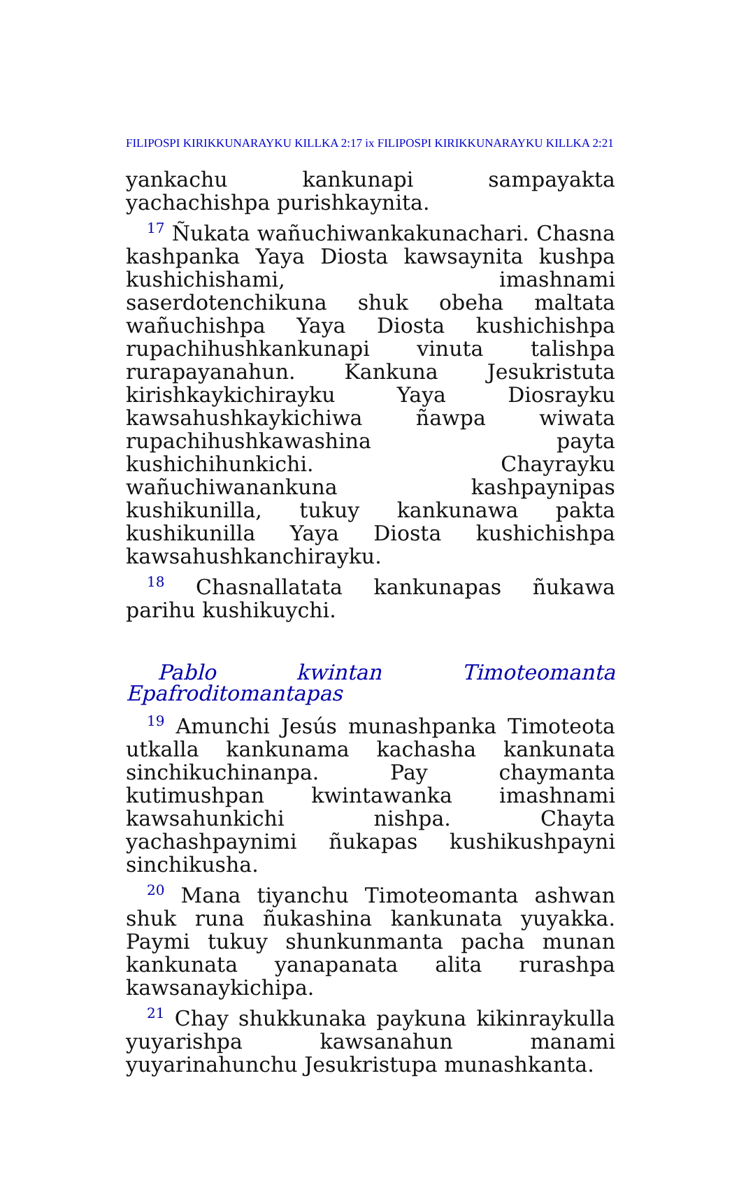FILIPOSPI KIRIKKUNARAYKU KILLKA 2:17 ix FILIPOSPI KIRIKKUNARAYKU KILLKA 2:21
yankachu kankunapi sampayakta yachachishpa purishkaynita.
<sup>17</sup> Ñukata wañuchiwankakunachari. Chasna kashpanka Yaya Diosta kawsaynita kushpa kushichishami, imashnami saserdotenchikuna shuk obeha maltata wañuchishpa Yaya Diosta kushichishpa rupachihushkankunapi vinuta talishpa rurapayanahun. Kankuna Jesukristuta kirishkaykichirayku Yaya Diosrayku kawsahushkaykichiwa ñawpa wiwata rupachihushkawashina payta kushichihunkichi. Chayrayku wañuchiwanankuna kashpaynipas kushikunilla, tukuy kankunawa pakta kushikunilla Yaya Diosta kushichishpa kawsahushkanchirayku.
<sup>18</sup> Chasnallatata kankunapas ñukawa parihu kushikuychi.
Pablo kwintan Timoteomanta Epafroditomantapas
<sup>19</sup> Amunchi Jesús munashpanka Timoteota utkalla kankunama kachasha kankunata sinchikuchinanpa. Pay chaymanta kutimushpan kwintawanka imashnami kawsahunkichi nishpa. Chayta yachashpaynimi ñukapas kushikushpayni sinchikusha.
<sup>20</sup> Mana tiyanchu Timoteomanta ashwan shuk runa ñukashina kankunata yuyakka. Paymi tukuy shunkunmanta pacha munan kankunata yanapanata alita rurashpa kawsanaykichipa.
<sup>21</sup> Chay shukkunaka paykuna kikinraykulla yuyarishpa kawsanahun manami yuyarinahunchu Jesukristupa munashkanta.